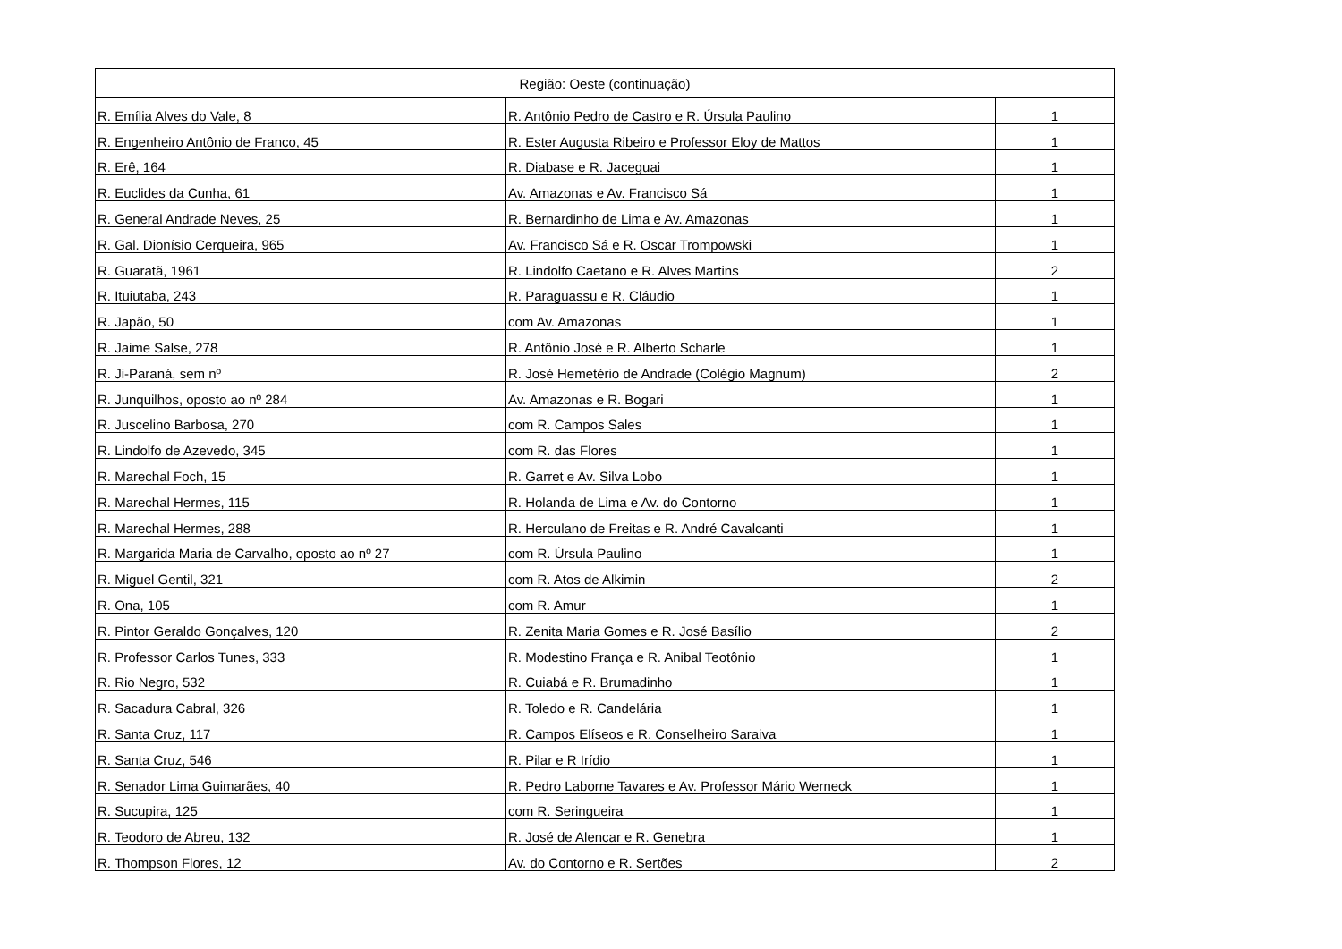| Região: Oeste (continuação) | | |
| --- | --- | --- |
| R. Emília Alves do Vale, 8 | R. Antônio Pedro de Castro e R. Úrsula Paulino | 1 |
| R. Engenheiro Antônio de Franco, 45 | R. Ester Augusta Ribeiro e Professor Eloy de Mattos | 1 |
| R. Erê, 164 | R. Diabase e R. Jaceguai | 1 |
| R. Euclides da Cunha, 61 | Av. Amazonas e Av. Francisco Sá | 1 |
| R. General Andrade Neves, 25 | R. Bernardinho de Lima e Av. Amazonas | 1 |
| R. Gal. Dionísio Cerqueira, 965 | Av. Francisco Sá e R. Oscar Trompowski | 1 |
| R. Guaratã, 1961 | R. Lindolfo Caetano e R. Alves Martins | 2 |
| R. Ituiutaba, 243 | R. Paraguassu e R. Cláudio | 1 |
| R. Japão, 50 | com Av. Amazonas | 1 |
| R. Jaime Salse, 278 | R. Antônio José e R. Alberto Scharle | 1 |
| R. Ji-Paraná, sem nº | R. José Hemetério de Andrade (Colégio Magnum) | 2 |
| R. Junquilhos, oposto ao nº 284 | Av. Amazonas e R. Bogari | 1 |
| R. Juscelino Barbosa, 270 | com R. Campos Sales | 1 |
| R. Lindolfo de Azevedo, 345 | com R. das Flores | 1 |
| R. Marechal Foch, 15 | R. Garret e Av. Silva Lobo | 1 |
| R. Marechal Hermes, 115 | R. Holanda de Lima e Av. do Contorno | 1 |
| R. Marechal Hermes, 288 | R. Herculano de Freitas e R. André Cavalcanti | 1 |
| R. Margarida Maria de Carvalho, oposto ao nº 27 | com R. Úrsula Paulino | 1 |
| R. Miguel Gentil, 321 | com R. Atos de Alkimin | 2 |
| R. Ona, 105 | com R. Amur | 1 |
| R. Pintor Geraldo Gonçalves, 120 | R. Zenita Maria Gomes e R. José Basílio | 2 |
| R. Professor Carlos Tunes, 333 | R. Modestino França e R. Anibal Teotônio | 1 |
| R. Rio Negro, 532 | R. Cuiabá e R. Brumadinho | 1 |
| R. Sacadura Cabral, 326 | R. Toledo e R. Candelária | 1 |
| R. Santa Cruz, 117 | R. Campos Elíseos e R. Conselheiro Saraiva | 1 |
| R. Santa Cruz, 546 | R. Pilar e R Irídio | 1 |
| R. Senador Lima Guimarães, 40 | R. Pedro Laborne Tavares e Av. Professor Mário Werneck | 1 |
| R. Sucupira, 125 | com R. Seringueira | 1 |
| R. Teodoro de Abreu, 132 | R. José de Alencar e R. Genebra | 1 |
| R. Thompson Flores, 12 | Av. do Contorno e R. Sertões | 2 |